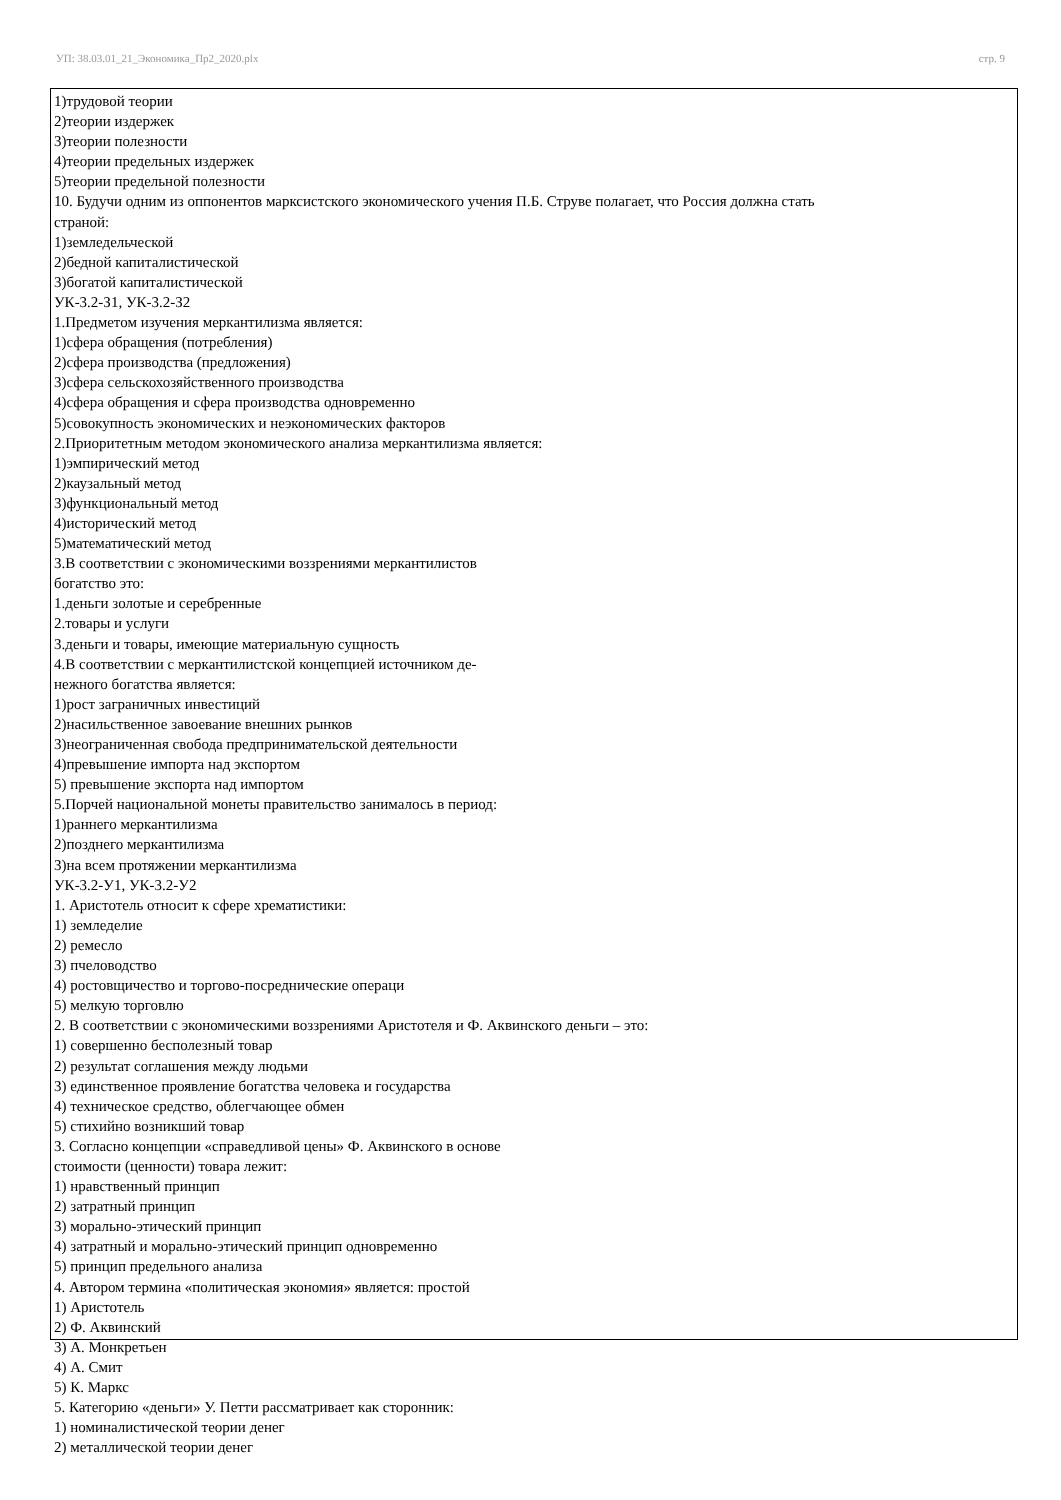УП: 38.03.01_21_Экономика_Пр2_2020.plx стр. 9
1)трудовой теории
2)теории издержек
3)теории полезности
4)теории предельных издержек
5)теории предельной полезности
10. Будучи одним из оппонентов марксистского экономического учения П.Б. Струве полагает, что Россия должна стать
страной:
1)земледельческой
2)бедной капиталистической
3)богатой капиталистической
УК-3.2-З1, УК-3.2-З2
1.Предметом изучения меркантилизма является:
1)сфера обращения (потребления)
2)сфера производства (предложения)
3)сфера сельскохозяйственного производства
4)сфера обращения и сфера производства одновременно
5)совокупность экономических и неэкономических факторов
2.Приоритетным методом экономического анализа меркантилизма является:
1)эмпирический метод
2)каузальный метод
3)функциональный метод
4)исторический метод
5)математический метод
3.В соответствии с экономическими воззрениями меркантилистов
богатство это:
1.деньги золотые и серебренные
2.товары и услуги
3.деньги и товары, имеющие материальную сущность
4.В соответствии с меркантилистской концепцией источником де-
нежного богатства является:
1)рост заграничных инвестиций
2)насильственное завоевание внешних рынков
3)неограниченная свобода предпринимательской деятельности
4)превышение импорта над экспортом
5) превышение экспорта над импортом
5.Порчей национальной монеты правительство занималось в период:
1)раннего меркантилизма
2)позднего меркантилизма
3)на всем протяжении меркантилизма
УК-3.2-У1, УК-3.2-У2
1. Аристотель относит к сфере хрематистики:
1) земледелие
2) ремесло
3) пчеловодство
4) ростовщичество и торгово-посреднические операци
5) мелкую торговлю
2. В соответствии с экономическими воззрениями Аристотеля и Ф. Аквинского деньги – это:
1) совершенно бесполезный товар
2) результат соглашения между людьми
3) единственное проявление богатства человека и государства
4) техническое средство, облегчающее обмен
5) стихийно возникший товар
3. Согласно концепции «справедливой цены» Ф. Аквинского в основе
стоимости (ценности) товара лежит:
1) нравственный принцип
2) затратный принцип
3) морально-этический принцип
4) затратный и морально-этический принцип одновременно
5) принцип предельного анализа
4. Автором термина «политическая экономия» является: простой
1) Аристотель
2) Ф. Аквинский
3) А. Монкретьен
4) А. Смит
5) К. Маркс
5. Категорию «деньги» У. Петти рассматривает как сторонник:
1) номиналистической теории денег
2) металлической теории денег